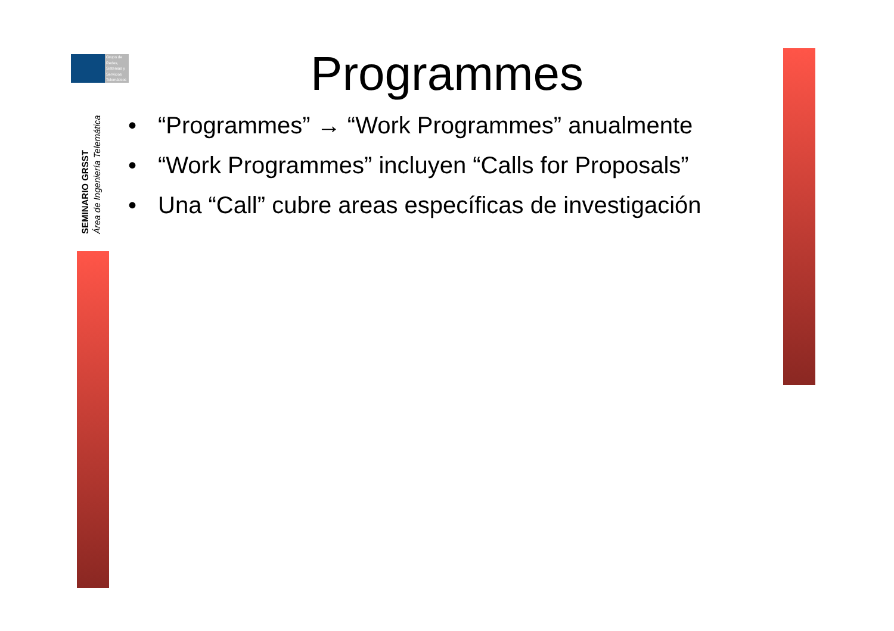Grupo de
Redes,
Sistemas y
Servicios
Telemáticos
SEMINARIO GRSST
Área de Ingeniería Telemática
Programmes
• “Programmes” → “Work Programmes” anualmente
• “Work Programmes” incluyen “Calls for Proposals”
• Una “Call” cubre areas específicas de investigación